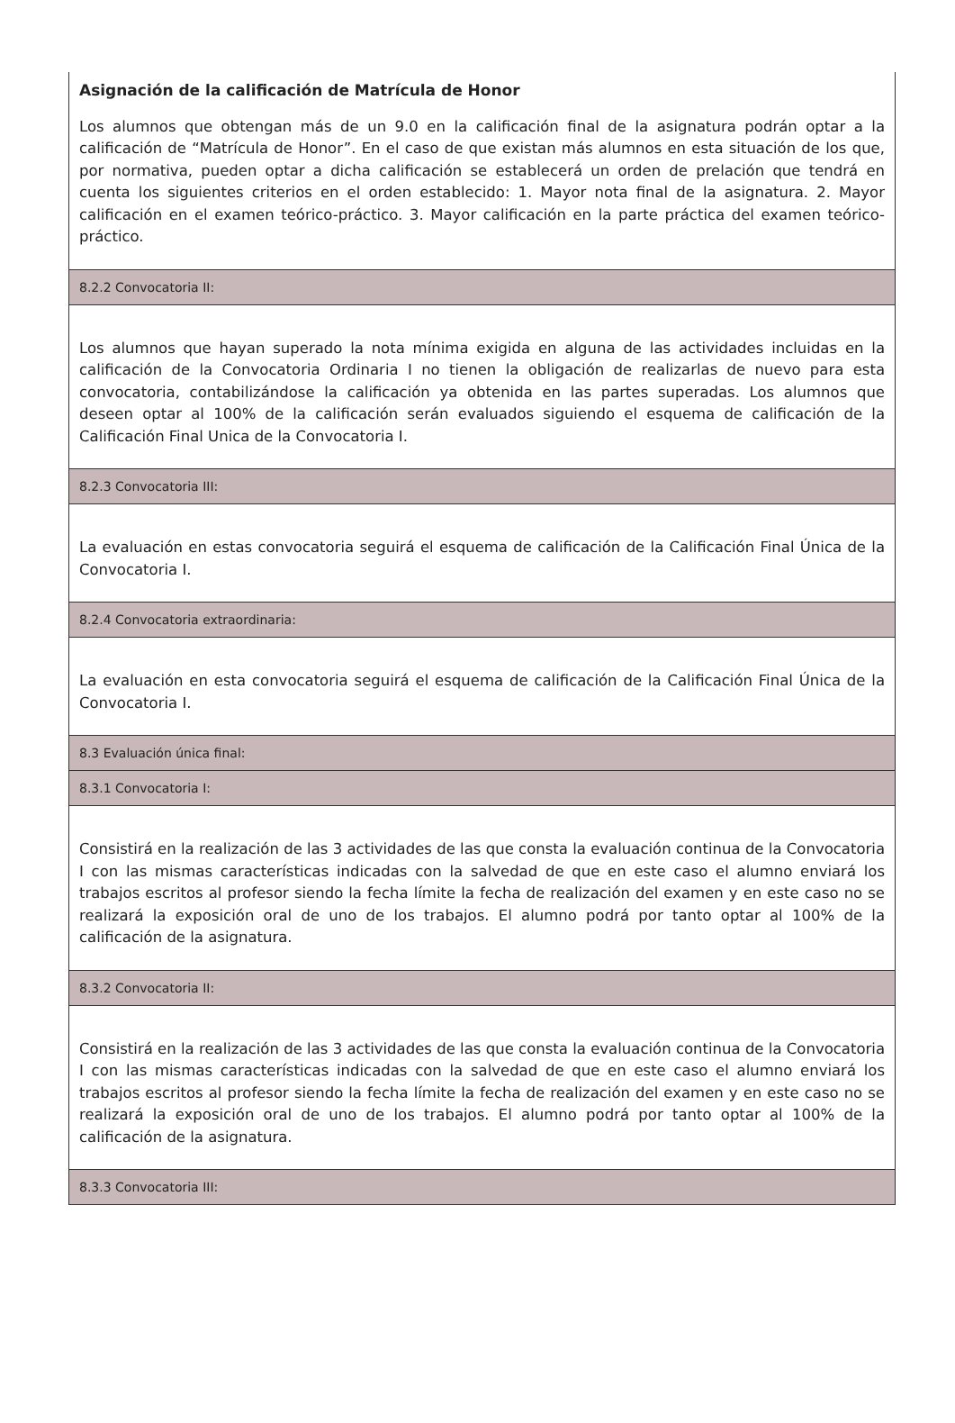Asignación de la calificación de Matrícula de Honor
Los alumnos que obtengan más de un 9.0 en la calificación final de la asignatura podrán optar a la calificación de “Matrícula de Honor”. En el caso de que existan más alumnos en esta situación de los que, por normativa, pueden optar a dicha calificación se establecerá un orden de prelación que tendrá en cuenta los siguientes criterios en el orden establecido: 1. Mayor nota final de la asignatura. 2. Mayor calificación en el examen teórico-práctico. 3. Mayor calificación en la parte práctica del examen teórico-práctico.
8.2.2 Convocatoria II:
Los alumnos que hayan superado la nota mínima exigida en alguna de las actividades incluidas en la calificación de la Convocatoria Ordinaria I no tienen la obligación de realizarlas de nuevo para esta convocatoria, contabilizándose la calificación ya obtenida en las partes superadas. Los alumnos que deseen optar al 100% de la calificación serán evaluados siguiendo el esquema de calificación de la Calificación Final Unica de la Convocatoria I.
8.2.3 Convocatoria III:
La evaluación en estas convocatoria seguirá el esquema de calificación de la Calificación Final Única de la Convocatoria I.
8.2.4 Convocatoria extraordinaria:
La evaluación en esta convocatoria seguirá el esquema de calificación de la Calificación Final Única de la Convocatoria I.
8.3 Evaluación única final:
8.3.1 Convocatoria I:
Consistirá en la realización de las 3 actividades de las que consta la evaluación continua de la Convocatoria I con las mismas características indicadas con la salvedad de que en este caso el alumno enviará los trabajos escritos al profesor siendo la fecha límite la fecha de realización del examen y en este caso no se realizará la exposición oral de uno de los trabajos. El alumno podrá por tanto optar al 100% de la calificación de la asignatura.
8.3.2 Convocatoria II:
Consistirá en la realización de las 3 actividades de las que consta la evaluación continua de la Convocatoria I con las mismas características indicadas con la salvedad de que en este caso el alumno enviará los trabajos escritos al profesor siendo la fecha límite la fecha de realización del examen y en este caso no se realizará la exposición oral de uno de los trabajos. El alumno podrá por tanto optar al 100% de la calificación de la asignatura.
8.3.3 Convocatoria III: